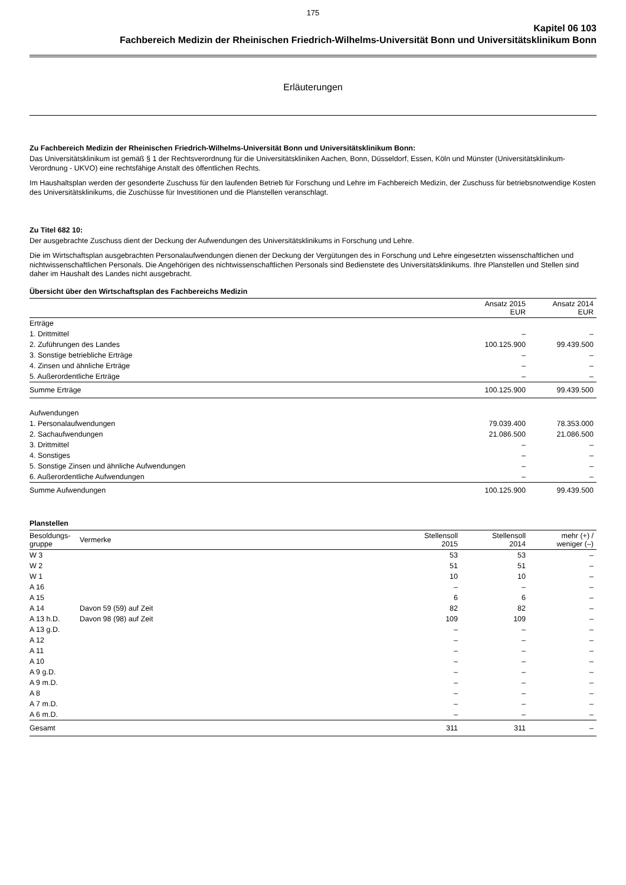175
Kapitel 06 103
Fachbereich Medizin der Rheinischen Friedrich-Wilhelms-Universität Bonn und Universitätsklinikum Bonn
Erläuterungen
Zu Fachbereich Medizin der Rheinischen Friedrich-Wilhelms-Universität Bonn und Universitätsklinikum Bonn:
Das Universitätsklinikum ist gemäß § 1 der Rechtsverordnung für die Universitätskliniken Aachen, Bonn, Düsseldorf, Essen, Köln und Münster (Universitätsklinikum-Verordnung - UKVO) eine rechtsfähige Anstalt des öffentlichen Rechts.
Im Haushaltsplan werden der gesonderte Zuschuss für den laufenden Betrieb für Forschung und Lehre im Fachbereich Medizin, der Zuschuss für betriebsnotwendige Kosten des Universitätsklinikums, die Zuschüsse für Investitionen und die Planstellen veranschlagt.
Zu Titel 682 10:
Der ausgebrachte Zuschuss dient der Deckung der Aufwendungen des Universitätsklinikums in Forschung und Lehre.
Die im Wirtschaftsplan ausgebrachten Personalaufwendungen dienen der Deckung der Vergütungen des in Forschung und Lehre eingesetzten wissenschaftlichen und nichtwissenschaftlichen Personals. Die Angehörigen des nichtwissenschaftlichen Personals sind Bedienstete des Universitätsklinikums. Ihre Planstellen und Stellen sind daher im Haushalt des Landes nicht ausgebracht.
Übersicht über den Wirtschaftsplan des Fachbereichs Medizin
| | Ansatz 2015 EUR | Ansatz 2014 EUR |
| --- | --- | --- |
| Erträge | | |
| 1. Drittmittel | – | – |
| 2. Zuführungen des Landes | 100.125.900 | 99.439.500 |
| 3. Sonstige betriebliche Erträge | – | – |
| 4. Zinsen und ähnliche Erträge | – | – |
| 5. Außerordentliche Erträge | – | – |
| Summe Erträge | 100.125.900 | 99.439.500 |
| Aufwendungen | | |
| 1. Personalaufwendungen | 79.039.400 | 78.353.000 |
| 2. Sachaufwendungen | 21.086.500 | 21.086.500 |
| 3. Drittmittel | – | – |
| 4. Sonstiges | – | – |
| 5. Sonstige Zinsen und ähnliche Aufwendungen | – | – |
| 6. Außerordentliche Aufwendungen | – | – |
| Summe Aufwendungen | 100.125.900 | 99.439.500 |
Planstellen
| Besoldungs- gruppe | Vermerke | Stellensoll 2015 | Stellensoll 2014 | mehr (+) / weniger (–) |
| --- | --- | --- | --- | --- |
| W 3 | | 53 | 53 | – |
| W 2 | | 51 | 51 | – |
| W 1 | | 10 | 10 | – |
| A 16 | | – | – | – |
| A 15 | | 6 | 6 | – |
| A 14 | Davon 59 (59) auf Zeit | 82 | 82 | – |
| A 13 h.D. | Davon 98 (98) auf Zeit | 109 | 109 | – |
| A 13 g.D. | | – | – | – |
| A 12 | | – | – | – |
| A 11 | | – | – | – |
| A 10 | | – | – | – |
| A 9 g.D. | | – | – | – |
| A 9 m.D. | | – | – | – |
| A 8 | | – | – | – |
| A 7 m.D. | | – | – | – |
| A 6 m.D. | | – | – | – |
| Gesamt | | 311 | 311 | – |